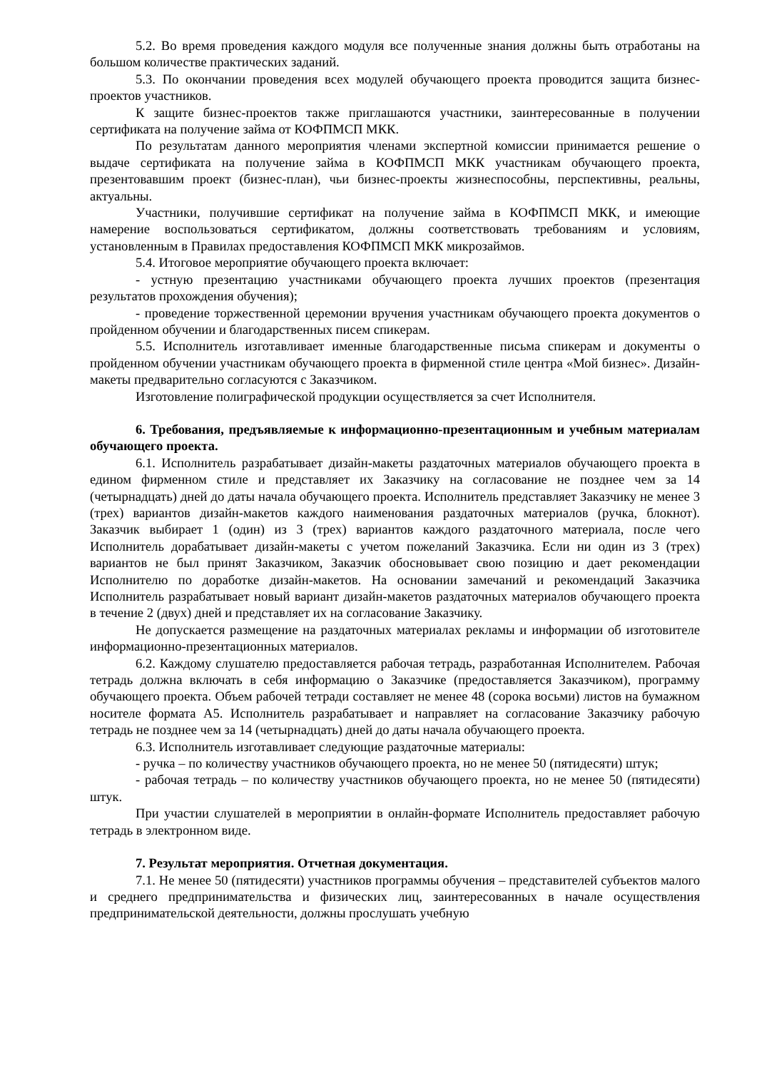5.2. Во время проведения каждого модуля все полученные знания должны быть отработаны на большом количестве практических заданий.
5.3. По окончании проведения всех модулей обучающего проекта проводится защита бизнес-проектов участников.
К защите бизнес-проектов также приглашаются участники, заинтересованные в получении сертификата на получение займа от КОФПМСП МКК.
По результатам данного мероприятия членами экспертной комиссии принимается решение о выдаче сертификата на получение займа в КОФПМСП МКК участникам обучающего проекта, презентовавшим проект (бизнес-план), чьи бизнес-проекты жизнеспособны, перспективны, реальны, актуальны.
Участники, получившие сертификат на получение займа в КОФПМСП МКК, и имеющие намерение воспользоваться сертификатом, должны соответствовать требованиям и условиям, установленным в Правилах предоставления КОФПМСП МКК микрозаймов.
5.4. Итоговое мероприятие обучающего проекта включает:
- устную презентацию участниками обучающего проекта лучших проектов (презентация результатов прохождения обучения);
- проведение торжественной церемонии вручения участникам обучающего проекта документов о пройденном обучении и благодарственных писем спикерам.
5.5. Исполнитель изготавливает именные благодарственные письма спикерам и документы о пройденном обучении участникам обучающего проекта в фирменной стиле центра «Мой бизнес». Дизайн-макеты предварительно согласуются с Заказчиком.
Изготовление полиграфической продукции осуществляется за счет Исполнителя.
6. Требования, предъявляемые к информационно-презентационным и учебным материалам обучающего проекта.
6.1. Исполнитель разрабатывает дизайн-макеты раздаточных материалов обучающего проекта в едином фирменном стиле и представляет их Заказчику на согласование не позднее чем за 14 (четырнадцать) дней до даты начала обучающего проекта. Исполнитель представляет Заказчику не менее 3 (трех) вариантов дизайн-макетов каждого наименования раздаточных материалов (ручка, блокнот). Заказчик выбирает 1 (один) из 3 (трех) вариантов каждого раздаточного материала, после чего Исполнитель дорабатывает дизайн-макеты с учетом пожеланий Заказчика. Если ни один из 3 (трех) вариантов не был принят Заказчиком, Заказчик обосновывает свою позицию и дает рекомендации Исполнителю по доработке дизайн-макетов. На основании замечаний и рекомендаций Заказчика Исполнитель разрабатывает новый вариант дизайн-макетов раздаточных материалов обучающего проекта в течение 2 (двух) дней и представляет их на согласование Заказчику.
Не допускается размещение на раздаточных материалах рекламы и информации об изготовителе информационно-презентационных материалов.
6.2. Каждому слушателю предоставляется рабочая тетрадь, разработанная Исполнителем. Рабочая тетрадь должна включать в себя информацию о Заказчике (предоставляется Заказчиком), программу обучающего проекта. Объем рабочей тетради составляет не менее 48 (сорока восьми) листов на бумажном носителе формата А5. Исполнитель разрабатывает и направляет на согласование Заказчику рабочую тетрадь не позднее чем за 14 (четырнадцать) дней до даты начала обучающего проекта.
6.3. Исполнитель изготавливает следующие раздаточные материалы:
- ручка – по количеству участников обучающего проекта, но не менее 50 (пятидесяти) штук;
- рабочая тетрадь – по количеству участников обучающего проекта, но не менее 50 (пятидесяти) штук.
При участии слушателей в мероприятии в онлайн-формате Исполнитель предоставляет рабочую тетрадь в электронном виде.
7. Результат мероприятия. Отчетная документация.
7.1. Не менее 50 (пятидесяти) участников программы обучения – представителей субъектов малого и среднего предпринимательства и физических лиц, заинтересованных в начале осуществления предпринимательской деятельности, должны прослушать учебную